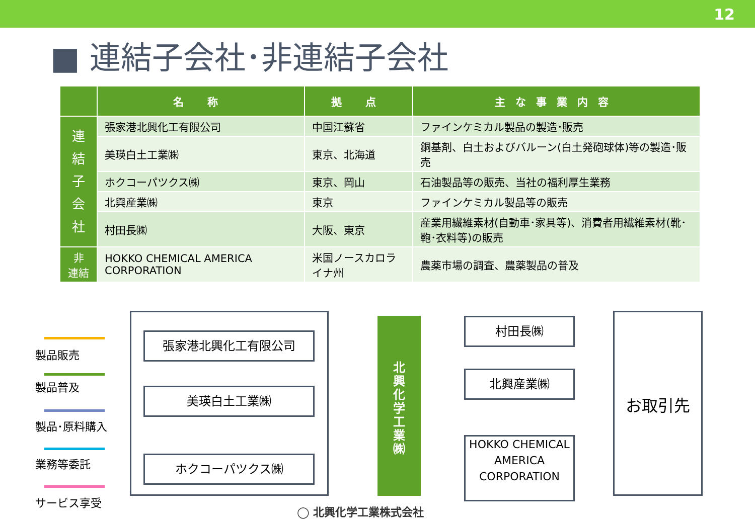12
■ 連結子会社･非連結子会社
| | 名 称 | 拠 点 | 主な事業内容 |
| --- | --- | --- | --- |
| 連 結 子 会 社 | 張家港北興化工有限公司 | 中国江蘇省 | ファインケミカル製品の製造･販売 |
| | 美瑛白土工業㈱ | 東京、北海道 | 銅基剤、白土およびバルーン(白土発砲球体)等の製造･販売 |
| | ホクコーパツクス㈱ | 東京、岡山 | 石油製品等の販売、当社の福利厚生業務 |
| | 北興産業㈱ | 東京 | ファインケミカル製品等の販売 |
| | 村田長㈱ | 大阪、東京 | 産業用繊維素材(自動車･家具等)、消費者用繊維素材(靴･鞄･衣料等)の販売 |
| 非 連結 | HOKKO CHEMICAL AMERICA CORPORATION | 米国ノースカロライナ州 | 農薬市場の調査、農薬製品の普及 |
製品販売
製品普及
製品･原料購入
業務等委託
サービス享受
張家港北興化工有限公司
美瑛白土工業㈱
ホクコーパツクス㈱
北
興
化
学
工
業
㈱
村田長㈱
北興産業㈱
HOKKO CHEMICAL AMERICA CORPORATION
お取引先
◯ 北興化学工業株式会社